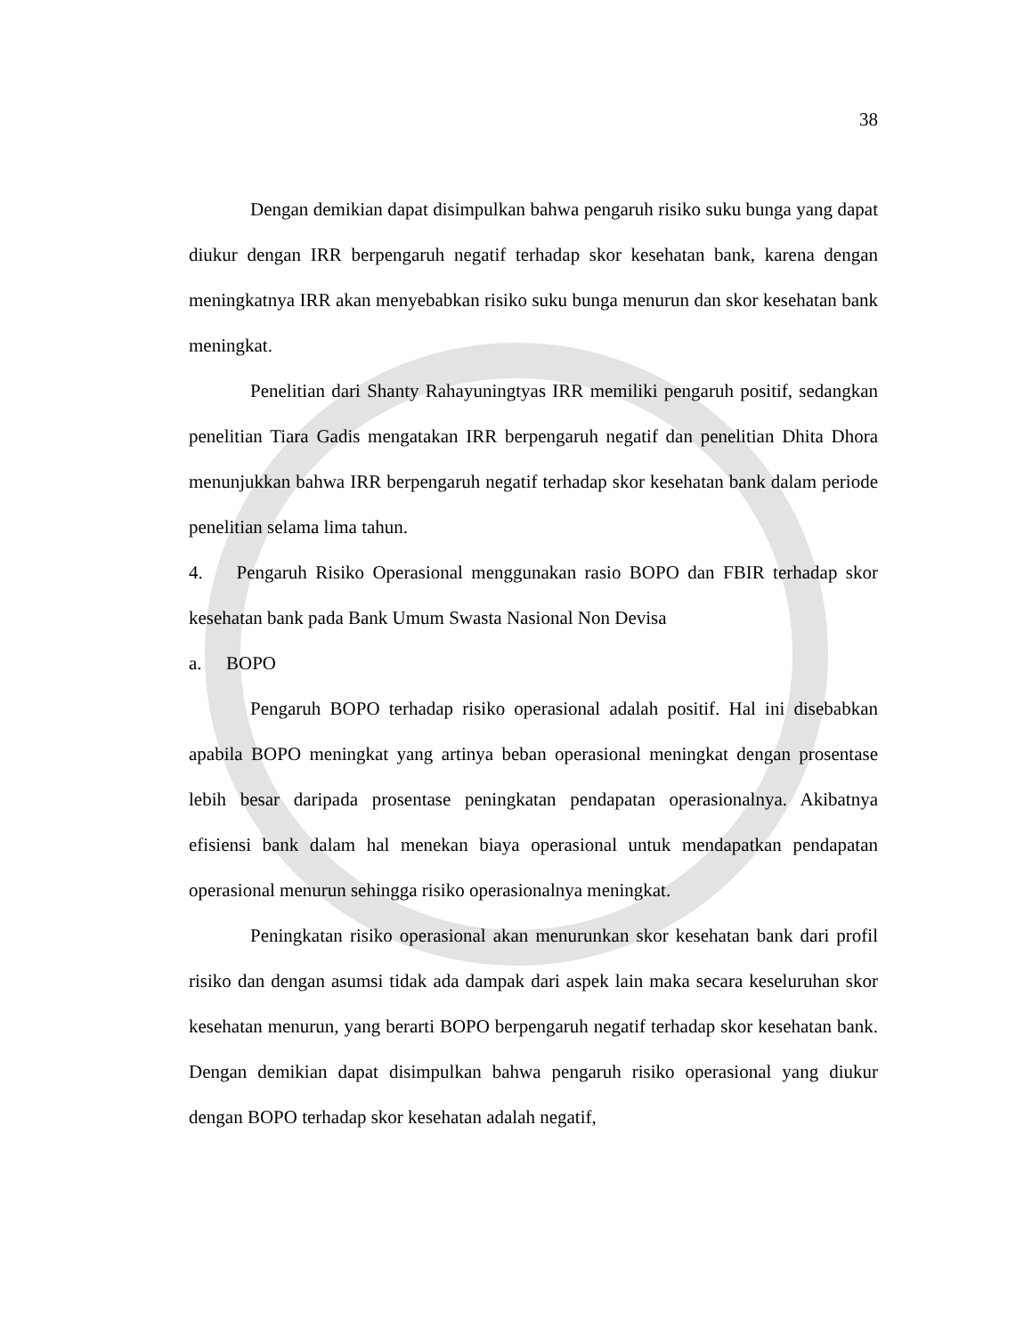38
Dengan demikian dapat disimpulkan bahwa pengaruh risiko suku bunga yang dapat diukur dengan IRR berpengaruh negatif terhadap skor kesehatan bank, karena dengan meningkatnya IRR akan menyebabkan risiko suku bunga menurun dan skor kesehatan bank meningkat.
Penelitian dari Shanty Rahayuningtyas IRR memiliki pengaruh positif, sedangkan penelitian Tiara Gadis mengatakan IRR berpengaruh negatif dan penelitian Dhita Dhora menunjukkan bahwa IRR berpengaruh negatif terhadap skor kesehatan bank dalam periode penelitian selama lima tahun.
4. Pengaruh Risiko Operasional menggunakan rasio BOPO dan FBIR terhadap skor kesehatan bank pada Bank Umum Swasta Nasional Non Devisa
a. BOPO
Pengaruh BOPO terhadap risiko operasional adalah positif. Hal ini disebabkan apabila BOPO meningkat yang artinya beban operasional meningkat dengan prosentase lebih besar daripada prosentase peningkatan pendapatan operasionalnya. Akibatnya efisiensi bank dalam hal menekan biaya operasional untuk mendapatkan pendapatan operasional menurun sehingga risiko operasionalnya meningkat.
Peningkatan risiko operasional akan menurunkan skor kesehatan bank dari profil risiko dan dengan asumsi tidak ada dampak dari aspek lain maka secara keseluruhan skor kesehatan menurun, yang berarti BOPO berpengaruh negatif terhadap skor kesehatan bank. Dengan demikian dapat disimpulkan bahwa pengaruh risiko operasional yang diukur dengan BOPO terhadap skor kesehatan adalah negatif,